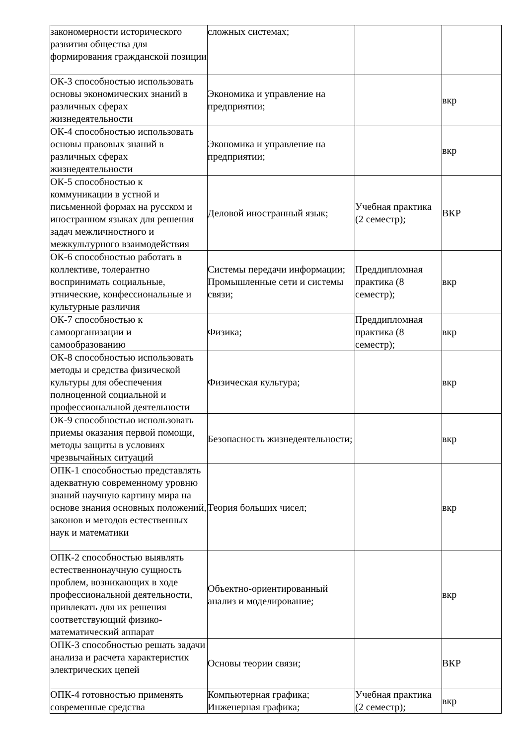| закономерности исторического развития общества для формирования гражданской позиции | сложных системах; | | |
| ОК-3 способностью использовать основы экономических знаний в различных сферах жизнедеятельности | Экономика и управление на предприятии; | | вкр |
| ОК-4 способностью использовать основы правовых знаний в различных сферах жизнедеятельности | Экономика и управление на предприятии; | | вкр |
| ОК-5 способностью к коммуникации в устной и письменной формах на русском и иностранном языках для решения задач межличностного и межкультурного взаимодействия | Деловой иностранный язык; | Учебная практика (2 семестр); | ВКР |
| ОК-6 способностью работать в коллективе, толерантно воспринимать социальные, этнические, конфессиональные и культурные различия | Системы передачи информации; Промышленные сети и системы связи; | Преддипломная практика (8 семестр); | вкр |
| ОК-7 способностью к самоорганизации и самообразованию | Физика; | Преддипломная практика (8 семестр); | вкр |
| ОК-8 способностью использовать методы и средства физической культуры для обеспечения полноценной социальной и профессиональной деятельности | Физическая культура; | | вкр |
| ОК-9 способностью использовать приемы оказания первой помощи, методы защиты в условиях чрезвычайных ситуаций | Безопасность жизнедеятельности; | | вкр |
| ОПК-1 способностью представлять адекватную современному уровню знаний научную картину мира на основе знания основных положений, законов и методов естественных наук и математики | Теория больших чисел; | | вкр |
| ОПК-2 способностью выявлять естественнонаучную сущность проблем, возникающих в ходе профессиональной деятельности, привлекать для их решения соответствующий физико-математический аппарат | Объектно-ориентированный анализ и моделирование; | | вкр |
| ОПК-3 способностью решать задачи анализа и расчета характеристик электрических цепей | Основы теории связи; | | ВКР |
| ОПК-4 готовностью применять современные средства | Компьютерная графика; Инженерная графика; | Учебная практика (2 семестр); | вкр |